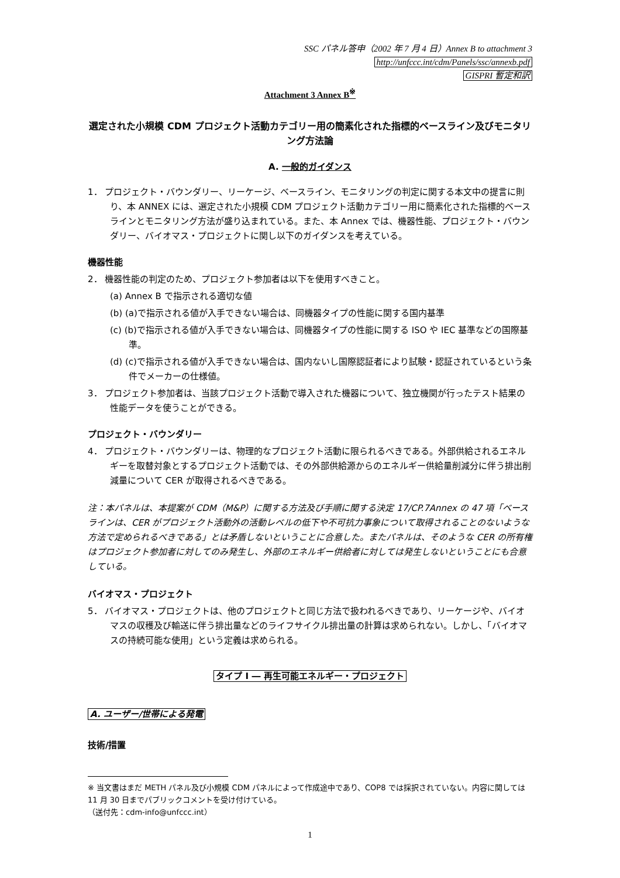SSC パネル答申（2002 年 7 月 4 日）Annex B to attachment 3
http://unfccc.int/cdm/Panels/ssc/annexb.pdf
GISPRI 暫定和訳
Attachment 3 Annex B<sup>※</sup>
選定された小規模 CDM プロジェクト活動カテゴリー用の簡素化された指標的ベースライン及びモニタリング方法論
A. 一般的ガイダンス
1． プロジェクト・バウンダリー、リーケージ、ベースライン、モニタリングの判定に関する本文中の提言に則り、本 ANNEX には、選定された小規模 CDM プロジェクト活動カテゴリー用に簡素化された指標的ベースラインとモニタリング方法が盛り込まれている。また、本 Annex では、機器性能、プロジェクト・バウンダリー、バイオマス・プロジェクトに関し以下のガイダンスを考えている。
機器性能
2． 機器性能の判定のため、プロジェクト参加者は以下を使用すべきこと。
(a) Annex B で指示される適切な値
(b) (a)で指示される値が入手できない場合は、同機器タイプの性能に関する国内基準
(c) (b)で指示される値が入手できない場合は、同機器タイプの性能に関する ISO や IEC 基準などの国際基準。
(d) (c)で指示される値が入手できない場合は、国内ないし国際認証者により試験・認証されているという条件でメーカーの仕様値。
3． プロジェクト参加者は、当該プロジェクト活動で導入された機器について、独立機関が行ったテスト結果の性能データを使うことができる。
プロジェクト・バウンダリー
4． プロジェクト・バウンダリーは、物理的なプロジェクト活動に限られるべきである。外部供給されるエネルギーを取替対象とするプロジェクト活動では、その外部供給源からのエネルギー供給量削減分に伴う排出削減量について CER が取得されるべきである。
注：本パネルは、本提案が CDM（M&P）に関する方法及び手順に関する決定 17/CP.7Annex の 47 項「ベースラインは、CER がプロジェクト活動外の活動レベルの低下や不可抗力事象について取得されることのないような方法で定められるべきである」とは矛盾しないということに合意した。またパネルは、そのような CER の所有権はプロジェクト参加者に対してのみ発生し、外部のエネルギー供給者に対しては発生しないということにも合意している。
バイオマス・プロジェクト
5． バイオマス・プロジェクトは、他のプロジェクトと同じ方法で扱われるべきであり、リーケージや、バイオマスの収穫及び輸送に伴う排出量などのライフサイクル排出量の計算は求められない。しかし、「バイオマスの持続可能な使用」という定義は求められる。
タイプ I ― 再生可能エネルギー・プロジェクト
A. ユーザー/世帯による発電
技術/措置
※ 当文書はまだ METH パネル及び小規模 CDM パネルによって作成途中であり、COP8 では採択されていない。内容に関しては 11 月 30 日までパブリックコメントを受け付けている。
（送付先：cdm-info@unfccc.int）
1